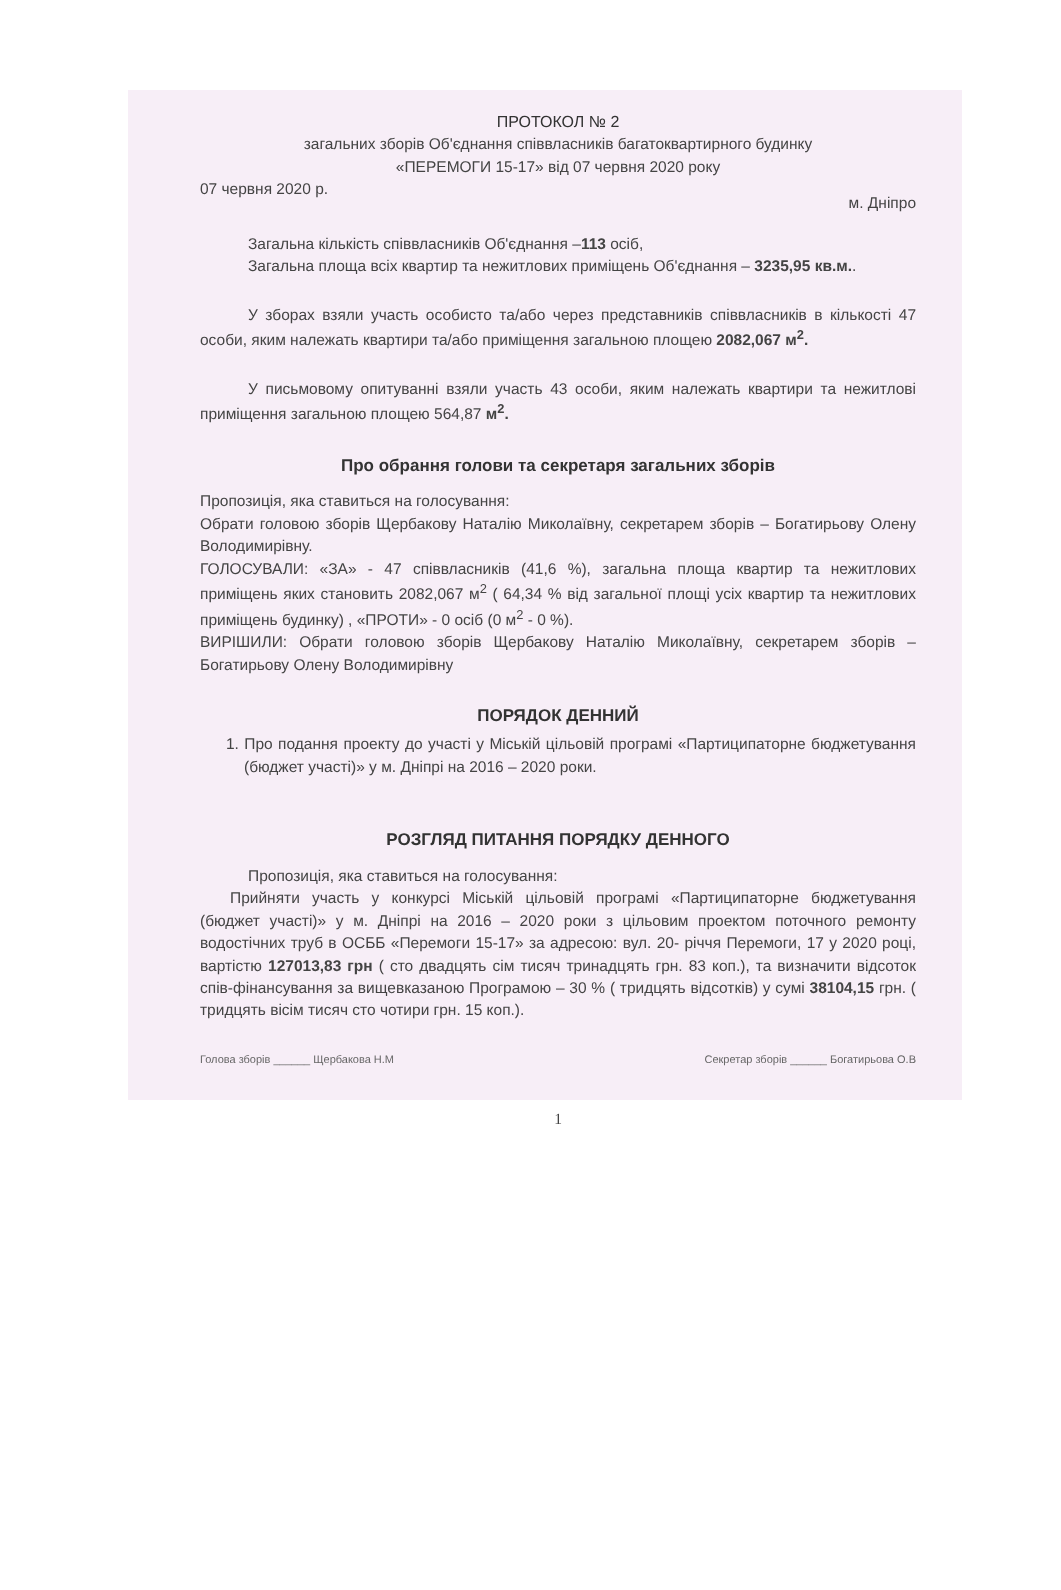ПРОТОКОЛ № 2
загальних зборів Об'єднання співвласників багатоквартирного будинку
«ПЕРЕМОГИ 15-17» від 07 червня 2020 року
07 червня 2020 р. м. Дніпро
Загальна кількість співвласників Об'єднання –113 осіб,
Загальна площа всіх квартир та нежитлових приміщень Об'єднання – 3235,95 кв.м..
У зборах взяли участь особисто та/або через представників співвласників в кількості 47 особи, яким належать квартири та/або приміщення загальною площею 2082,067 м<sup>2</sup>.
У письмовому опитуванні взяли участь 43 особи, яким належать квартири та нежитлові приміщення загальною площею 564,87 м<sup>2</sup>.
Про обрання голови та секретаря загальних зборів
Пропозиція, яка ставиться на голосування:
Обрати головою зборів Щербакову Наталію Миколаївну, секретарем зборів – Богатирьову Олену Володимирівну.
ГОЛОСУВАЛИ: «ЗА» - 47 співвласників (41,6 %), загальна площа квартир та нежитлових приміщень яких становить 2082,067 м<sup>2</sup> ( 64,34 % від загальної площі усіх квартир та нежитлових приміщень будинку) , «ПРОТИ» - 0 осіб (0 м<sup>2</sup> - 0 %).
ВИРІШИЛИ: Обрати головою зборів Щербакову Наталію Миколаївну, секретарем зборів – Богатирьову Олену Володимирівну
ПОРЯДОК ДЕННИЙ
1. Про подання проекту до участі у Міській цільовій програмі «Партиципаторне бюджетування (бюджет участі)» у м. Дніпрі на 2016 – 2020 роки.
РОЗГЛЯД ПИТАННЯ ПОРЯДКУ ДЕННОГО
Пропозиція, яка ставиться на голосування:
Прийняти участь у конкурсі Міській цільовій програмі «Партиципаторне бюджетування (бюджет участі)» у м. Дніпрі на 2016 – 2020 роки з цільовим проектом поточного ремонту водостічних труб в ОСББ «Перемоги 15-17» за адресою: вул. 20- річчя Перемоги, 17 у 2020 році, вартістю 127013,83 грн ( сто двадцять сім тисяч тринадцять грн. 83 коп.), та визначити відсоток спів-фінансування за вищевказаною Програмою – 30 % ( тридцять відсотків) у сумі 38104,15 грн. ( тридцять вісім тисяч сто чотири грн. 15 коп.).
Голова зборів ______ Щербакова Н.М Секретар зборів ______ Богатирьова О.В
1